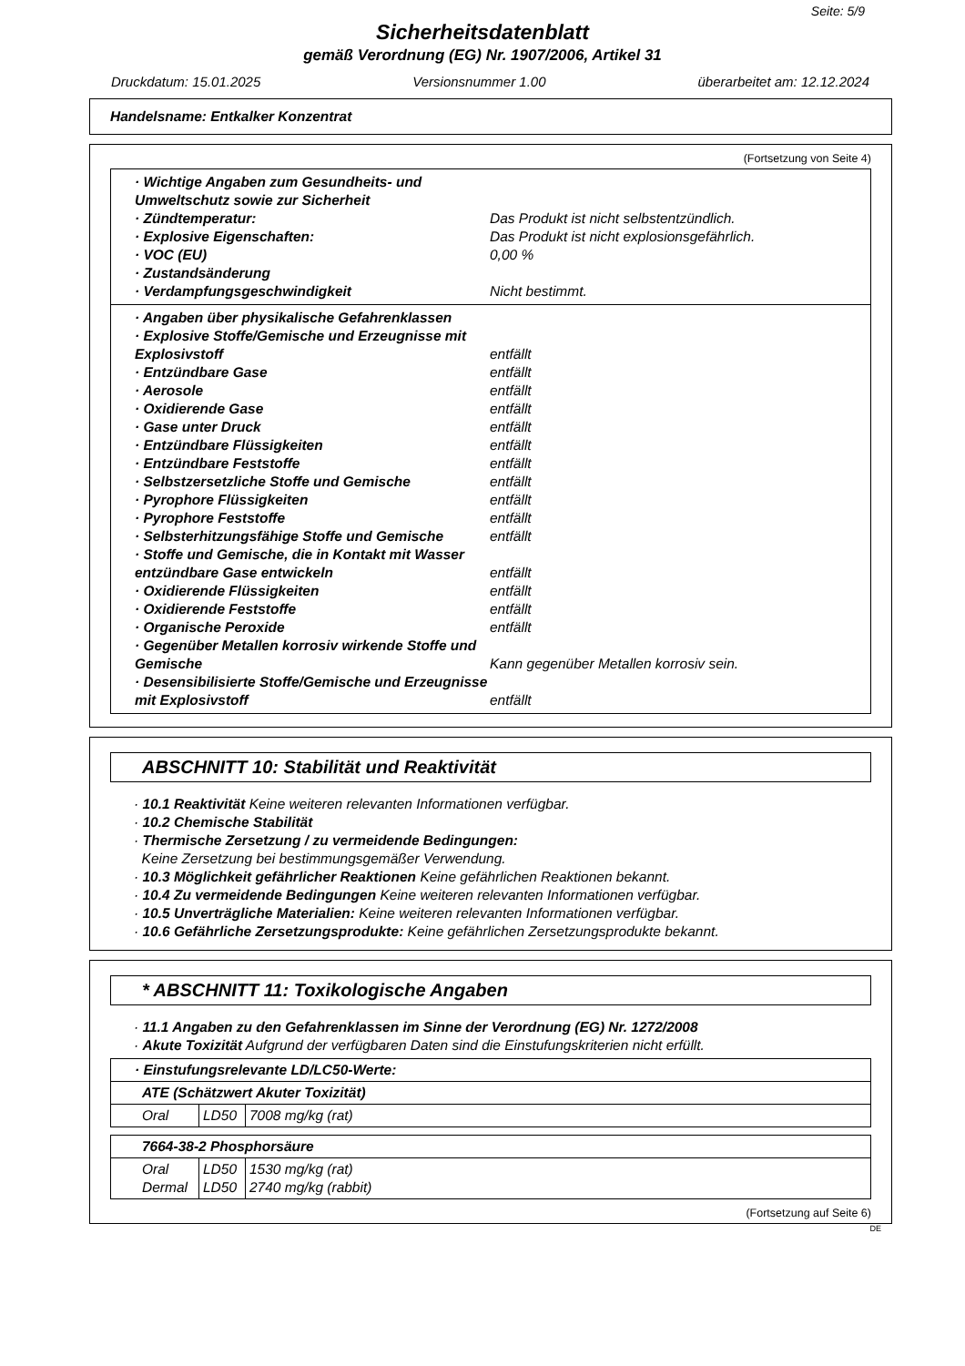Seite: 5/9
Sicherheitsdatenblatt
gemäß Verordnung (EG) Nr. 1907/2006, Artikel 31
Druckdatum: 15.01.2025 Versionsnummer 1.00 überarbeitet am: 12.12.2024
Handelsname: Entkalker Konzentrat
(Fortsetzung von Seite 4)
· Wichtige Angaben zum Gesundheits- und Umweltschutz sowie zur Sicherheit
· Zündtemperatur: Das Produkt ist nicht selbstentzündlich.
· Explosive Eigenschaften: Das Produkt ist nicht explosionsgefährlich.
· VOC (EU) 0,00 %
· Zustandsänderung
· Verdampfungsgeschwindigkeit Nicht bestimmt.
· Angaben über physikalische Gefahrenklassen
· Explosive Stoffe/Gemische und Erzeugnisse mit Explosivstoff
entfällt
· Entzündbare Gase entfällt
· Aerosole entfällt
· Oxidierende Gase entfällt
· Gase unter Druck entfällt
· Entzündbare Flüssigkeiten entfällt
· Entzündbare Feststoffe entfällt
· Selbstzersetzliche Stoffe und Gemische entfällt
· Pyrophore Flüssigkeiten entfällt
· Pyrophore Feststoffe entfällt
· Selbsterhitzungsfähige Stoffe und Gemische entfällt
· Stoffe und Gemische, die in Kontakt mit Wasser entzündbare Gase entwickeln
entfällt
· Oxidierende Flüssigkeiten entfällt
· Oxidierende Feststoffe entfällt
· Organische Peroxide entfällt
· Gegenüber Metallen korrosiv wirkende Stoffe und Gemische
Kann gegenüber Metallen korrosiv sein.
· Desensibilisierte Stoffe/Gemische und Erzeugnisse mit Explosivstoff
entfällt
ABSCHNITT 10: Stabilität und Reaktivität
· 10.1 Reaktivität Keine weiteren relevanten Informationen verfügbar.
· 10.2 Chemische Stabilität
· Thermische Zersetzung / zu vermeidende Bedingungen:
Keine Zersetzung bei bestimmungsgemäßer Verwendung.
· 10.3 Möglichkeit gefährlicher Reaktionen Keine gefährlichen Reaktionen bekannt.
· 10.4 Zu vermeidende Bedingungen Keine weiteren relevanten Informationen verfügbar.
· 10.5 Unverträgliche Materialien: Keine weiteren relevanten Informationen verfügbar.
· 10.6 Gefährliche Zersetzungsprodukte: Keine gefährlichen Zersetzungsprodukte bekannt.
* ABSCHNITT 11: Toxikologische Angaben
· 11.1 Angaben zu den Gefahrenklassen im Sinne der Verordnung (EG) Nr. 1272/2008
· Akute Toxizität Aufgrund der verfügbaren Daten sind die Einstufungskriterien nicht erfüllt.
| · Einstufungsrelevante LD/LC50-Werte: | | |
| ATE (Schätzwert Akuter Toxizität) | | |
| Oral | LD50 | 7008 mg/kg (rat) |
| 7664-38-2 Phosphorsäure | | |
| Oral Dermal | LD50 LD50 | 1530 mg/kg (rat) 2740 mg/kg (rabbit) |
(Fortsetzung auf Seite 6)
DE